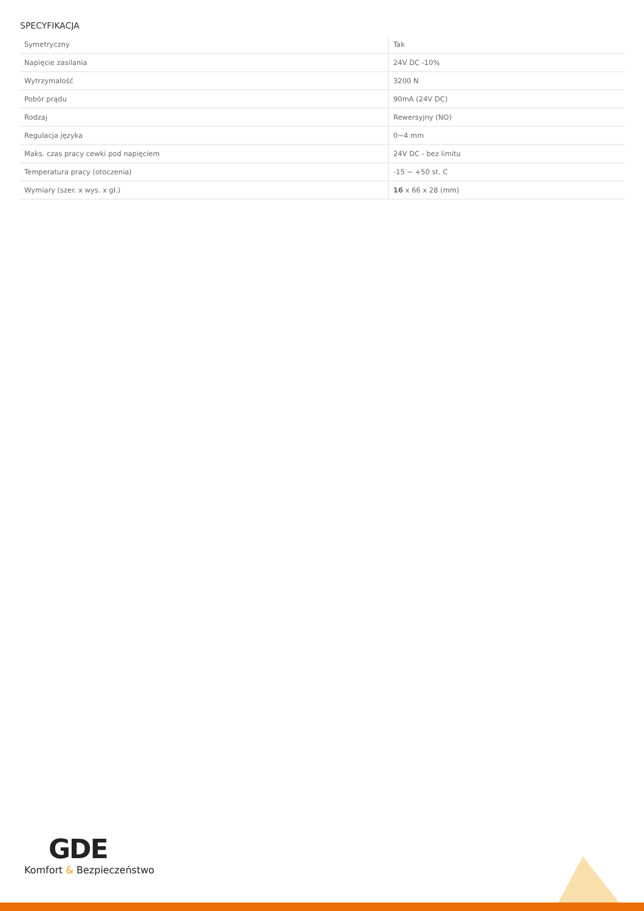SPECYFIKACJA
| Symetryczny | Tak |
| Napięcie zasilania | 24V DC -10% |
| Wytrzymałość | 3200 N |
| Pobór prądu | 90mA (24V DC) |
| Rodzaj | Rewersyjny (NO) |
| Regulacja języka | 0~4 mm |
| Maks. czas pracy cewki pod napięciem | 24V DC - bez limitu |
| Temperatura pracy (otoczenia) | -15 ~ +50 st. C |
| Wymiary (szer. x wys. x gł.) | 16 x 66 x 28 (mm) |
GDE
Komfort & Bezpieczeństwo